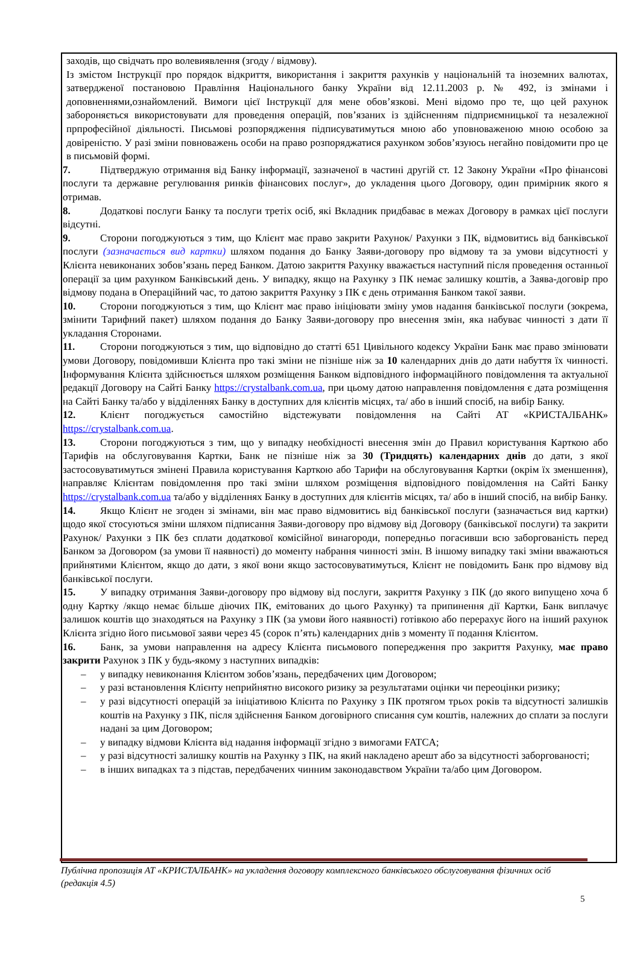заходів, що свідчать про волевиявлення (згоду / відмову).
Із змістом Інструкції про порядок відкриття, використання і закриття рахунків у національній та іноземних валютах, затвердженої постановою Правління Національного банку України від 12.11.2003 р. № 492, із змінами і доповненнями,ознайомлений. Вимоги цієї Інструкції для мене обов’язкові. Мені відомо про те, що цей рахунок забороняється використовувати для проведення операцій, пов’язаних із здійсненням підприємницької та незалежної прпрофесійної діяльності. Письмові розпорядження підписуватимуться мною або уповноваженою мною особою за довіреністю. У разі зміни повноважень особи на право розпоряджатися рахунком зобов’язуюсь негайно повідомити про це в письмовій формі.
7. Підтверджую отримання від Банку інформації, зазначеної в частині другій ст. 12 Закону України «Про фінансові послуги та державне регулювання ринків фінансових послуг», до укладення цього Договору, один примірник якого я отримав.
8. Додаткові послуги Банку та послуги третіх осіб, які Вкладник придбаває в межах Договору в рамках цієї послуги відсутні.
9. Сторони погоджуються з тим, що Клієнт має право закрити Рахунок/ Рахунки з ПК, відмовитись від банківської послуги (зазначається вид картки) шляхом подання до Банку Заяви-договору про відмову та за умови відсутності у Клієнта невиконаних зобов’язань перед Банком. Датою закриття Рахунку вважається наступний після проведення останньої операції за цим рахунком Банківський день. У випадку, якщо на Рахунку з ПК немає залишку коштів, а Заява-договір про відмову подана в Операційний час, то датою закриття Рахунку з ПК є день отримання Банком такої заяви.
10. Сторони погоджуються з тим, що Клієнт має право ініціювати зміну умов надання банківської послуги (зокрема, змінити Тарифний пакет) шляхом подання до Банку Заяви-договору про внесення змін, яка набуває чинності з дати її укладання Сторонами.
11. Сторони погоджуються з тим, що відповідно до статті 651 Цивільного кодексу України Банк має право змінювати умови Договору, повідомивши Клієнта про такі зміни не пізніше ніж за 10 календарних днів до дати набуття їх чинності. Інформування Клієнта здійснюється шляхом розміщення Банком відповідного інформаційного повідомлення та актуальної редакції Договору на Сайті Банку https://crystalbank.com.ua, при цьому датою направлення повідомлення є дата розміщення на Сайті Банку та/або у відділеннях Банку в доступних для клієнтів місцях, та/ або в інший спосіб, на вибір Банку.
12. Клієнт погоджується самостійно відстежувати повідомлення на Сайті АТ «КРИСТАЛБАНК» https://crystalbank.com.ua.
13. Сторони погоджуються з тим, що у випадку необхідності внесення змін до Правил користування Карткою або Тарифів на обслуговування Картки, Банк не пізніше ніж за 30 (Тридцять) календарних днів до дати, з якої застосовуватимуться змінені Правила користування Карткою або Тарифи на обслуговування Картки (окрім їх зменшення), направляє Клієнтам повідомлення про такі зміни шляхом розміщення відповідного повідомлення на Сайті Банку https://crystalbank.com.ua та/або у відділеннях Банку в доступних для клієнтів місцях, та/ або в інший спосіб, на вибір Банку.
14. Якщо Клієнт не згоден зі змінами, він має право відмовитись від банківської послуги (зазначається вид картки) щодо якої стосуються зміни шляхом підписання Заяви-договору про відмову від Договору (банківської послуги) та закрити Рахунок/ Рахунки з ПК без сплати додаткової комісійної винагороди, попередньо погасивши всю заборгованість перед Банком за Договором (за умови її наявності) до моменту набрання чинності змін. В іншому випадку такі зміни вважаються прийнятими Клієнтом, якщо до дати, з якої вони якщо застосовуватимуться, Клієнт не повідомить Банк про відмову від банківської послуги.
15. У випадку отримання Заяви-договору про відмову від послуги, закриття Рахунку з ПК (до якого випущено хоча б одну Картку /якщо немає більше діючих ПК, емітованих до цього Рахунку) та припинення дії Картки, Банк виплачує залишок коштів що знаходяться на Рахунку з ПК (за умови його наявності) готівкою або перерахує його на інший рахунок Клієнта згідно його письмової заяви через 45 (сорок п’ять) календарних днів з моменту її подання Клієнтом.
16. Банк, за умови направлення на адресу Клієнта письмового попередження про закриття Рахунку, має право закрити Рахунок з ПК у будь-якому з наступних випадків:
– у випадку невиконання Клієнтом зобов’язань, передбачених цим Договором;
– у разі встановлення Клієнту неприйнятно високого ризику за результатами оцінки чи переоцінки ризику;
– у разі відсутності операцій за ініціативою Клієнта по Рахунку з ПК протягом трьох років та відсутності залишків коштів на Рахунку з ПК, після здійснення Банком договірного списання сум коштів, належних до сплати за послуги надані за цим Договором;
– у випадку відмови Клієнта від надання інформації згідно з вимогами FATCA;
– у разі відсутності залишку коштів на Рахунку з ПК, на який накладено арешт або за відсутності заборгованості;
– в інших випадках та з підстав, передбачених чинним законодавством України та/або цим Договором.
Публічна пропозиція АТ «КРИСТАЛБАНК» на укладення договору комплексного банківського обслуговування фізичних осіб (редакція 4.5)
5